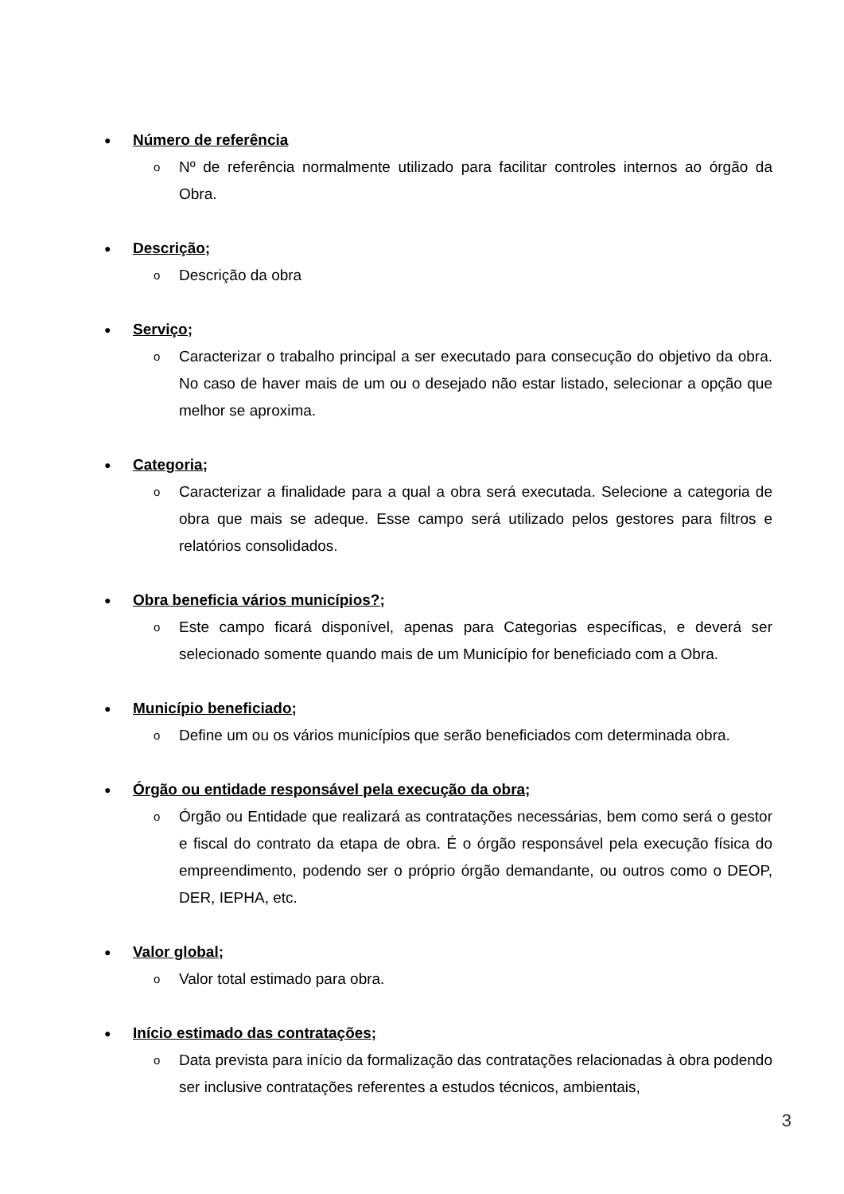● Número de referência
o
Nº de referência normalmente utilizado para facilitar controles internos ao órgão da Obra.
● Descrição;
o
Descrição da obra
● Serviço;
o
Caracterizar o trabalho principal a ser executado para consecução do objetivo da obra. No caso de haver mais de um ou o desejado não estar listado, selecionar a opção que melhor se aproxima.
● Categoria;
o
Caracterizar a finalidade para a qual a obra será executada. Selecione a categoria de obra que mais se adeque. Esse campo será utilizado pelos gestores para filtros e relatórios consolidados.
● Obra beneficia vários municípios?;
o
Este campo ficará disponível, apenas para Categorias específicas, e deverá ser selecionado somente quando mais de um Município for beneficiado com a Obra.
● Município beneficiado;
o
Define um ou os vários municípios que serão beneficiados com determinada obra.
● Órgão ou entidade responsável pela execução da obra;
o
Órgão ou Entidade que realizará as contratações necessárias, bem como será o gestor e fiscal do contrato da etapa de obra. É o órgão responsável pela execução física do empreendimento, podendo ser o próprio órgão demandante, ou outros como o DEOP, DER, IEPHA, etc.
● Valor global;
o
Valor total estimado para obra.
● Início estimado das contratações;
o
Data prevista para início da formalização das contratações relacionadas à obra podendo ser inclusive contratações referentes a estudos técnicos, ambientais,
3